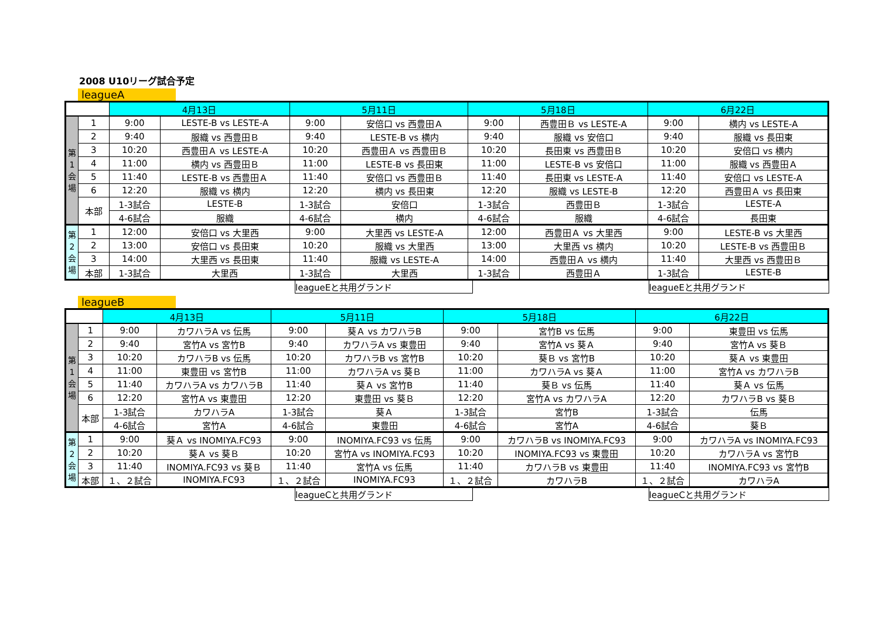2008 U10リーグ試合予定
leagueA
| | | 4月13日 | | 5月11日 | | 5月18日 | | 6月22日 | |
| --- | --- | --- | --- | --- | --- | --- | --- | --- | --- |
| 第1会場 | 1 | 9:00 | LESTE-B vs LESTE-A | 9:00 | 安倍口 vs 西豊田Ａ | 9:00 | 西豊田Ｂ vs LESTE-A | 9:00 | 横内 vs LESTE-A |
| | 2 | 9:40 | 服織 vs 西豊田Ｂ | 9:40 | LESTE-B vs 横内 | 9:40 | 服織 vs 安倍口 | 9:40 | 服織 vs 長田東 |
| | 3 | 10:20 | 西豊田Ａ vs LESTE-A | 10:20 | 西豊田Ａ vs 西豊田Ｂ | 10:20 | 長田東 vs 西豊田Ｂ | 10:20 | 安倍口 vs 横内 |
| | 4 | 11:00 | 横内 vs 西豊田Ｂ | 11:00 | LESTE-B vs 長田東 | 11:00 | LESTE-B vs 安倍口 | 11:00 | 服織 vs 西豊田Ａ |
| | 5 | 11:40 | LESTE-B vs 西豊田Ａ | 11:40 | 安倍口 vs 西豊田Ｂ | 11:40 | 長田東 vs LESTE-A | 11:40 | 安倍口 vs LESTE-A |
| | 6 | 12:20 | 服織 vs 横内 | 12:20 | 横内 vs 長田東 | 12:20 | 服織 vs LESTE-B | 12:20 | 西豊田Ａ vs 長田東 |
| | 本部 | 1-3試合 | LESTE-B | 1-3試合 | 安倍口 | 1-3試合 | 西豊田Ｂ | 1-3試合 | LESTE-A |
| | | 4-6試合 | 服織 | 4-6試合 | 横内 | 4-6試合 | 服織 | 4-6試合 | 長田東 |
| 第2会場 | 1 | 12:00 | 安倍口 vs 大里西 | 9:00 | 大里西 vs LESTE-A | 12:00 | 西豊田Ａ vs 大里西 | 9:00 | LESTE-B vs 大里西 |
| | 2 | 13:00 | 安倍口 vs 長田東 | 10:20 | 服織 vs 大里西 | 13:00 | 大里西 vs 横内 | 10:20 | LESTE-B vs 西豊田Ｂ |
| | 3 | 14:00 | 大里西 vs 長田東 | 11:40 | 服織 vs LESTE-A | 14:00 | 西豊田Ａ vs 横内 | 11:40 | 大里西 vs 西豊田Ｂ |
| | 本部 | 1-3試合 | 大里西 | 1-3試合 | 大里西 | 1-3試合 | 西豊田Ａ | 1-3試合 | LESTE-B |
leagueEと共用グランド leagueEと共用グランド
leagueB
| | | 4月13日 | | 5月11日 | | 5月18日 | | 6月22日 | |
| --- | --- | --- | --- | --- | --- | --- | --- | --- | --- |
| 第1会場 | 1 | 9:00 | カワハラA vs 伝馬 | 9:00 | 葵Ａ vs カワハラB | 9:00 | 宮竹B vs 伝馬 | 9:00 | 東豊田 vs 伝馬 |
| | 2 | 9:40 | 宮竹A vs 宮竹B | 9:40 | カワハラA vs 東豊田 | 9:40 | 宮竹A vs 葵Ａ | 9:40 | 宮竹A vs 葵Ｂ |
| | 3 | 10:20 | カワハラB vs 伝馬 | 10:20 | カワハラB vs 宮竹B | 10:20 | 葵Ｂ vs 宮竹B | 10:20 | 葵Ａ vs 東豊田 |
| | 4 | 11:00 | 東豊田 vs 宮竹B | 11:00 | カワハラA vs 葵Ｂ | 11:00 | カワハラA vs 葵Ａ | 11:00 | 宮竹A vs カワハラB |
| | 5 | 11:40 | カワハラA vs カワハラB | 11:40 | 葵Ａ vs 宮竹B | 11:40 | 葵Ｂ vs 伝馬 | 11:40 | 葵Ａ vs 伝馬 |
| | 6 | 12:20 | 宮竹A vs 東豊田 | 12:20 | 東豊田 vs 葵Ｂ | 12:20 | 宮竹A vs カワハラA | 12:20 | カワハラB vs 葵Ｂ |
| | 本部 | 1-3試合 | カワハラA | 1-3試合 | 葵Ａ | 1-3試合 | 宮竹B | 1-3試合 | 伝馬 |
| | | 4-6試合 | 宮竹A | 4-6試合 | 東豊田 | 4-6試合 | 宮竹A | 4-6試合 | 葵Ｂ |
| 第2会場 | 1 | 9:00 | 葵Ａ vs INOMIYA.FC93 | 9:00 | INOMIYA.FC93 vs 伝馬 | 9:00 | カワハラB vs INOMIYA.FC93 | 9:00 | カワハラA vs INOMIYA.FC93 |
| | 2 | 10:20 | 葵Ａ vs 葵Ｂ | 10:20 | 宮竹A vs INOMIYA.FC93 | 10:20 | INOMIYA.FC93 vs 東豊田 | 10:20 | カワハラA vs 宮竹B |
| | 3 | 11:40 | INOMIYA.FC93 vs 葵Ｂ | 11:40 | 宮竹A vs 伝馬 | 11:40 | カワハラB vs 東豊田 | 11:40 | INOMIYA.FC93 vs 宮竹B |
| | 本部 | １、２試合 | INOMIYA.FC93 | １、２試合 | INOMIYA.FC93 | １、２試合 | カワハラB | １、２試合 | カワハラA |
leagueCと共用グランド leagueCと共用グランド